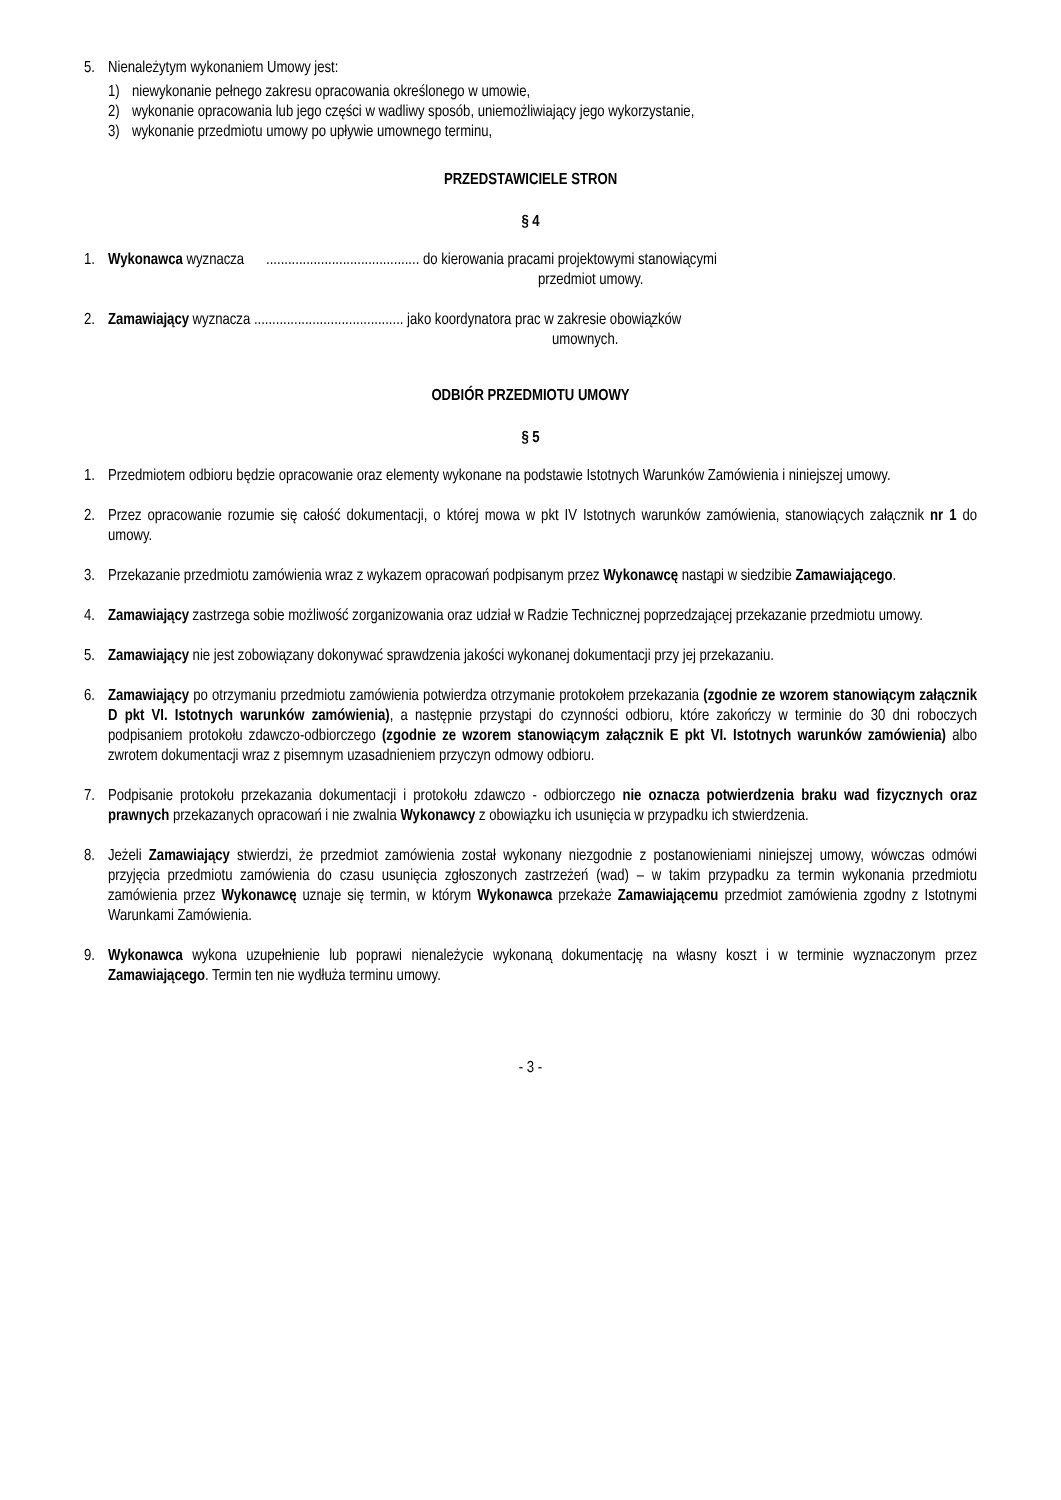5. Nienależytym wykonaniem Umowy jest:
1) niewykonanie pełnego zakresu opracowania określonego w umowie,
2) wykonanie opracowania lub jego części w wadliwy sposób, uniemożliwiający jego wykorzystanie,
3) wykonanie przedmiotu umowy po upływie umownego terminu,
PRZEDSTAWICIELE STRON
§ 4
1. Wykonawca wyznacza .......................................... do kierowania pracami projektowymi stanowiącymi
przedmiot umowy.
2. Zamawiający wyznacza ......................................... jako koordynatora prac w zakresie obowiązków
umownych.
ODBIÓR PRZEDMIOTU UMOWY
§ 5
1. Przedmiotem odbioru będzie opracowanie oraz elementy wykonane na podstawie Istotnych Warunków Zamówienia i niniejszej umowy.
2. Przez opracowanie rozumie się całość dokumentacji, o której mowa w pkt IV Istotnych warunków zamówienia, stanowiących załącznik nr 1 do umowy.
3. Przekazanie przedmiotu zamówienia wraz z wykazem opracowań podpisanym przez Wykonawcę nastąpi w siedzibie Zamawiającego.
4. Zamawiający zastrzega sobie możliwość zorganizowania oraz udział w Radzie Technicznej poprzedzającej przekazanie przedmiotu umowy.
5. Zamawiający nie jest zobowiązany dokonywać sprawdzenia jakości wykonanej dokumentacji przy jej przekazaniu.
6. Zamawiający po otrzymaniu przedmiotu zamówienia potwierdza otrzymanie protokołem przekazania (zgodnie ze wzorem stanowiącym załącznik D pkt VI. Istotnych warunków zamówienia), a następnie przystąpi do czynności odbioru, które zakończy w terminie do 30 dni roboczych podpisaniem protokołu zdawczo-odbiorczego (zgodnie ze wzorem stanowiącym załącznik E pkt VI. Istotnych warunków zamówienia) albo zwrotem dokumentacji wraz z pisemnym uzasadnieniem przyczyn odmowy odbioru.
7. Podpisanie protokołu przekazania dokumentacji i protokołu zdawczo - odbiorczego nie oznacza potwierdzenia braku wad fizycznych oraz prawnych przekazanych opracowań i nie zwalnia Wykonawcy z obowiązku ich usunięcia w przypadku ich stwierdzenia.
8. Jeżeli Zamawiający stwierdzi, że przedmiot zamówienia został wykonany niezgodnie z postanowieniami niniejszej umowy, wówczas odmówi przyjęcia przedmiotu zamówienia do czasu usunięcia zgłoszonych zastrzeżeń (wad) – w takim przypadku za termin wykonania przedmiotu zamówienia przez Wykonawcę uznaje się termin, w którym Wykonawca przekaże Zamawiającemu przedmiot zamówienia zgodny z Istotnymi Warunkami Zamówienia.
9. Wykonawca wykona uzupełnienie lub poprawi nienależycie wykonaną dokumentację na własny koszt i w terminie wyznaczonym przez Zamawiającego. Termin ten nie wydłuża terminu umowy.
- 3 -